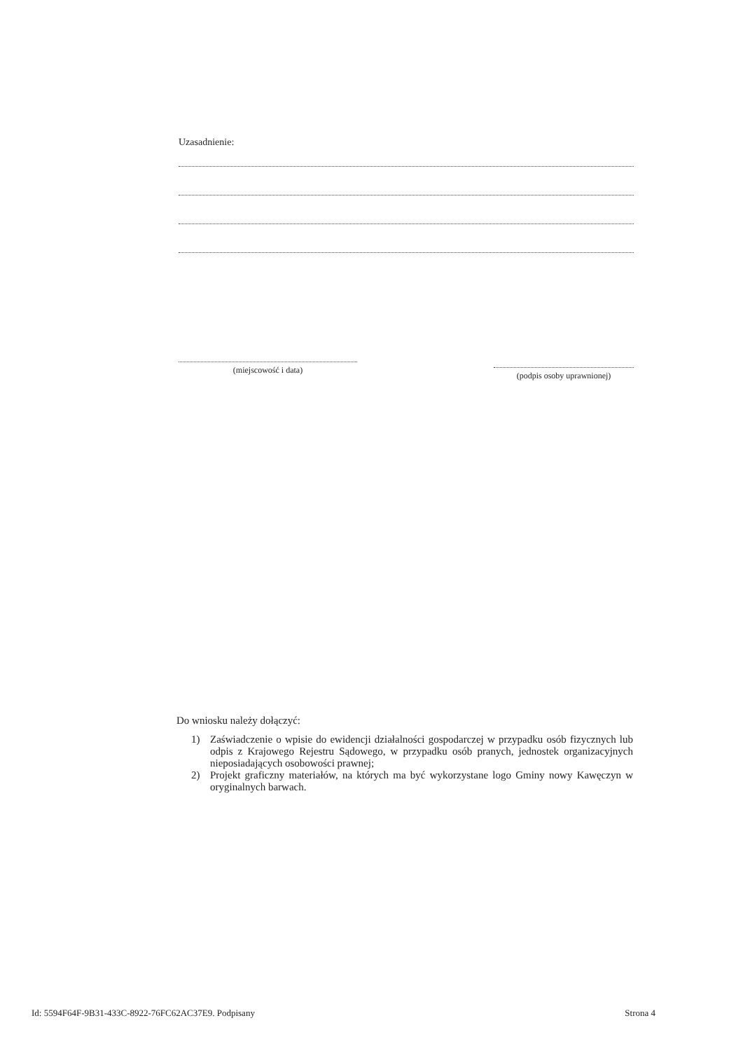Uzasadnienie:
(miejscowość i data)
(podpis osoby uprawnionej)
Do wniosku należy dołączyć:
1) Zaświadczenie o wpisie do ewidencji działalności gospodarczej w przypadku osób fizycznych lub odpis z Krajowego Rejestru Sądowego, w przypadku osób pranych, jednostek organizacyjnych nieposiadających osobowości prawnej;
2) Projekt graficzny materiałów, na których ma być wykorzystane logo Gminy nowy Kawęczyn w oryginalnych barwach.
Id: 5594F64F-9B31-433C-8922-76FC62AC37E9. Podpisany Strona 4